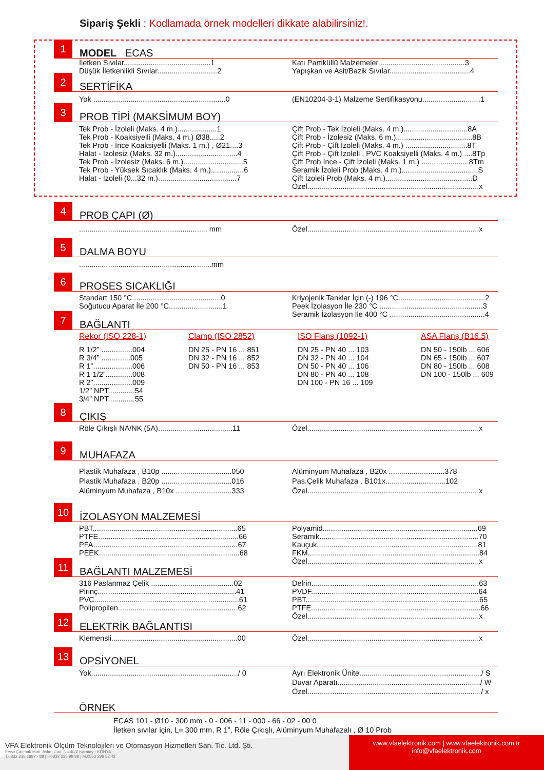Sipariş Şekli : Kodlamada örnek modelleri dikkate alabilirsiniz!.
1
MODEL ECAS
İletken Sıvılar..........................................1
Düşük İletkenlikli Sıvılar.............................2
Katı Partiküllü Malzemeler..........................................3
Yapışkan ve Asit/Bazik Sıvılar.......................................4
2
SERTİFİKA
Yok ................................................................0
(EN10204-3-1) Malzeme Sertifikasyonu............................1
3
PROB TİPİ (MAKSİMUM BOY)
Tek Prob - İzoleli (Maks. 4 m.)...................1
Tek Prob - Koaksiyelli (Maks. 4 m.) Ø38.....2
Tek Prob - İnce Koaksiyelli (Maks. 1 m.) , Ø21....3
Halat - İzolesiz (Maks. 32 m.)..............................4
Tek Prob - İzolesiz (Maks. 6 m.).............................5
Tek Prob - Yüksek Sıcaklık (Maks. 4 m.)................6
Halat - İzoleli (0...32 m.)......................................7
Çift Prob - Tek İzoleli (Maks. 4 m.)...............................8A
Çift Prob - İzolesiz (Maks. 6 m.).....................................8B
Çift Prob - Çift İzoleli (Maks. 4 m.) ..............................8T
Çift Prob - Çift İzoleli , PVC Koaksiyelli (Maks. 4 m.) ....8Tp
Çift Prob İnce - Çift İzoleli (Maks. 1 m.) .......................8Tm
Seramik İzoleli Prob (Maks. 4 m.).....................................S
Çift İzoleli Prob (Maks. 4 m.)..........................................D
Özel...................................................................................x
4
PROB ÇAPI (Ø)
.............................................................. mm
Özel...................................................................................x
5
DALMA BOYU
................................................................mm
6
PROSES SICAKLIĞI
Standart 150 °C...........................................0
Soğutucu Aparat İle 200 °C..........................1
Kriyojenik Tanklar İçin (-) 196 °C..........................................2
Peek İzolasyon İle 230 °C ..................................................3
Seramik İzolasyon İle 400 °C ..............................................4
7
BAĞLANTI
Rekor (ISO 228-1)
R 1/2” ...............004
R 3/4” ..............005
R 1”...................006
R 1 1/2”.............008
R 2”...................009
1/2” NPT.............54
3/4” NPT.............55
Clamp (ISO 2852)
DN 25 - PN 16 ... 851
DN 32 - PN 16 ... 852
DN 50 - PN 16 ... 853
ISO Flanş (1092-1)
DN 25 - PN 40 ... 103
DN 32 - PN 40 ... 104
DN 50 - PN 40 ... 106
DN 80 - PN 40 ... 108
DN 100 - PN 16 ... 109
ASA Flanş (B16.5)
DN 50 - 150lb ... 606
DN 65 - 150lb ... 607
DN 80 - 150lb ... 608
DN 100 - 150lb ... 609
8
ÇIKIŞ
Röle Çıkışlı NA/NK (5A)....................................11
Özel...................................................................................x
9
MUHAFAZA
Plastik Muhafaza , B10p ..................................050
Plastik Muhafaza , B20p ..................................016
Alüminyum Muhafaza , B10x ...........................333
Alüminyum Muhafaza , B20x ...........................378
Pas.Çelik Muhafaza , B101x.............................102
Özel...................................................................................x
10
İZOLASYON MALZEMESİ
PBT......................................................................65
PTFE....................................................................66
PFA......................................................................67
PEEK....................................................................68
Polyamid...........................................................................69
Seramik.............................................................................70
Kauçuk..............................................................................81
FKM...................................................................................84
Özel...................................................................................x
11
BAĞLANTI MALZEMESİ
316 Paslanmaz Çelik ........................................02
Pirinç...................................................................41
PVC......................................................................61
Polipropilen..........................................................62
Delrin.................................................................................63
PVDF.................................................................................64
PBT....................................................................................65
PTFE..................................................................................66
Özel...................................................................................x
12
ELEKTRİK BAĞLANTISI
Klemensli.............................................................00
Özel...................................................................................x
13
OPSİYONEL
Yok......................................................................./ 0
Ayrı Elektronik Ünite.........................................................../ S
Duvar Aparatı...................................................................../ W
Özel..................................................................................../ x
ÖRNEK
ECAS 101 - Ø10 - 300 mm - 0 - 006 - 11 - 000 - 66 - 02 - 00 0
İletken sıvılar için, L= 300 mm, R 1”, Röle Çıkışlı, Alüminyum Muhafazalı , Ø 10 Prob
VFA Elektronik Ölçüm Teknolojileri ve Otomasyon Hizmetleri San. Tic. Ltd. Şti.
Fevzi Çakmak Mah. Aslım Cad. No:40/Z Karatay - KONYA
T.0332 235 1887 - 88 | F.0332 235 99 98 | M.0553 296 52 42
www.vfaelektronik.com | www.vfaelektronik.com.tr
info@vfaelektronik.com